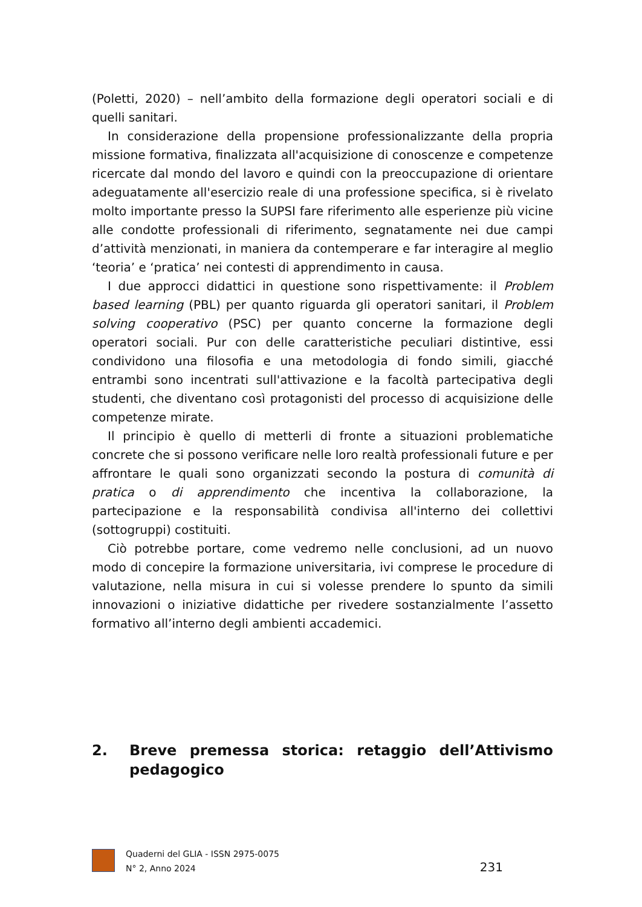(Poletti, 2020) – nell’ambito della formazione degli operatori sociali e di quelli sanitari.
In considerazione della propensione professionalizzante della propria missione formativa, finalizzata all'acquisizione di conoscenze e competenze ricercate dal mondo del lavoro e quindi con la preoccupazione di orientare adeguatamente all'esercizio reale di una professione specifica, si è rivelato molto importante presso la SUPSI fare riferimento alle esperienze più vicine alle condotte professionali di riferimento, segnatamente nei due campi d’attività menzionati, in maniera da contemperare e far interagire al meglio ‘teoria’ e ‘pratica’ nei contesti di apprendimento in causa.
I due approcci didattici in questione sono rispettivamente: il Problem based learning (PBL) per quanto riguarda gli operatori sanitari, il Problem solving cooperativo (PSC) per quanto concerne la formazione degli operatori sociali. Pur con delle caratteristiche peculiari distintive, essi condividono una filosofia e una metodologia di fondo simili, giacché entrambi sono incentrati sull'attivazione e la facoltà partecipativa degli studenti, che diventano così protagonisti del processo di acquisizione delle competenze mirate.
Il principio è quello di metterli di fronte a situazioni problematiche concrete che si possono verificare nelle loro realtà professionali future e per affrontare le quali sono organizzati secondo la postura di comunità di pratica o di apprendimento che incentiva la collaborazione, la partecipazione e la responsabilità condivisa all'interno dei collettivi (sottogruppi) costituiti.
Ciò potrebbe portare, come vedremo nelle conclusioni, ad un nuovo modo di concepire la formazione universitaria, ivi comprese le procedure di valutazione, nella misura in cui si volesse prendere lo spunto da simili innovazioni o iniziative didattiche per rivedere sostanzialmente l’assetto formativo all’interno degli ambienti accademici.
2. Breve premessa storica: retaggio dell’Attivismo pedagogico
Quaderni del GLIA - ISSN 2975-0075
N° 2, Anno 2024
231